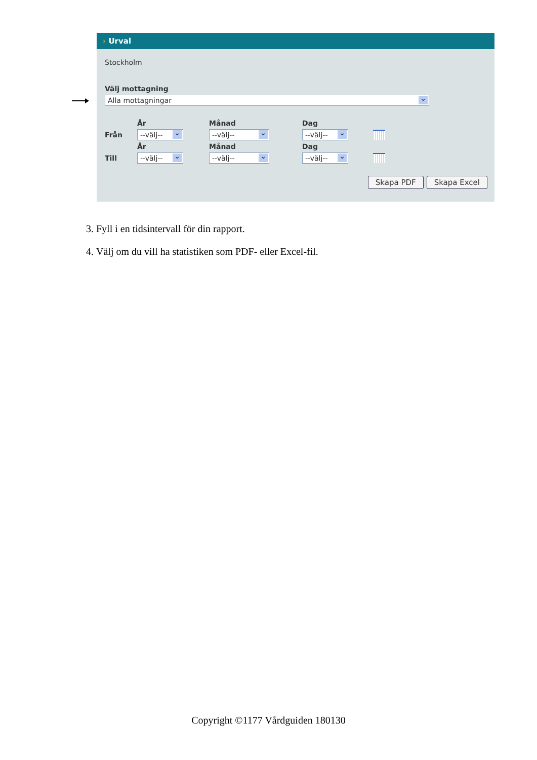› Urval
Stockholm
Välj mottagning
Alla mottagningar
År Månad Dag Från
--välj--
--välj--
--välj--
År Månad Dag Till
--välj--
--välj--
--välj--
Skapa PDF Skapa Excel
3. Fyll i en tidsintervall för din rapport.
4. Välj om du vill ha statistiken som PDF- eller Excel-fil.
Copyright ©1177 Vårdguiden 180130